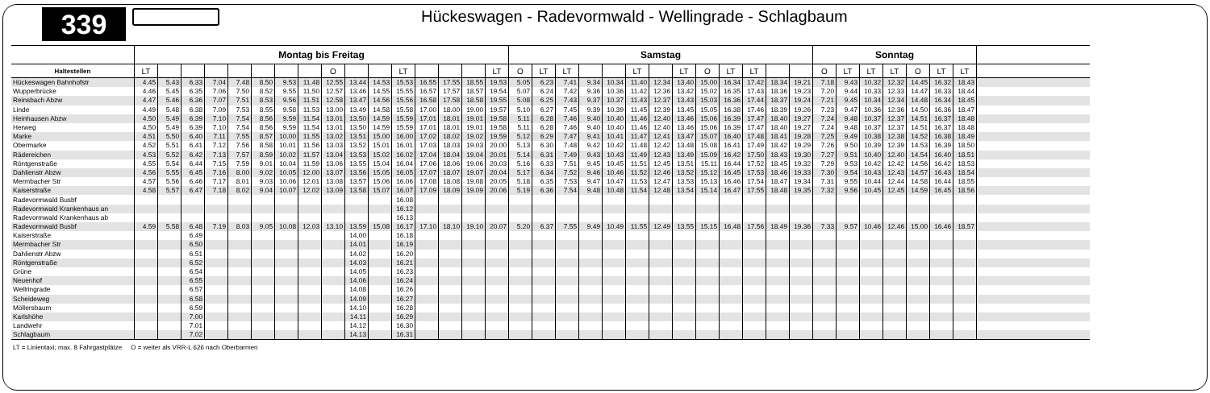339
Hückeswagen - Radevormwald - Wellingrade - Schlagbaum
| | Montag bis Freitag | | | | | | | | | | | | | | | | Samstag | | | | | | | | | | | | | Sonntag | | | | | | | |
| --- | --- | --- | --- | --- | --- | --- | --- | --- | --- | --- | --- | --- | --- | --- | --- | --- | --- | --- | --- | --- | --- | --- | --- | --- | --- | --- | --- | --- | --- | --- | --- | --- | --- | --- | --- | --- | --- |
| Haltestellen | LT | | | | | | | | O | | | LT | | | | LT | O | LT | LT | | | LT | | LT | O | LT | LT | | | O | LT | LT | LT | O | LT | LT | |
| Hückeswagen Bahnhofstr | 4.45 | 5.43 | 6.33 | 7.04 | 7.48 | 8.50 | 9.53 | 11.48 | 12.55 | 13.44 | 14.53 | 15.53 | 16.55 | 17.55 | 18.55 | 19.53 | 5.05 | 6.23 | 7.41 | 9.34 | 10.34 | 11.40 | 12.34 | 13.40 | 15.00 | 16.34 | 17.42 | 18.34 | 19.21 | 7.18 | 9.43 | 10.32 | 12.32 | 14.45 | 16.32 | 18.43 | |
| Wupperbrücke | 4.46 | 5.45 | 6.35 | 7.06 | 7.50 | 8.52 | 9.55 | 11.50 | 12.57 | 13.46 | 14.55 | 15.55 | 16.57 | 17.57 | 18.57 | 19.54 | 5.07 | 6.24 | 7.42 | 9.36 | 10.36 | 11.42 | 12.36 | 13.42 | 15.02 | 16.35 | 17.43 | 18.36 | 19.23 | 7.20 | 9.44 | 10.33 | 12.33 | 14.47 | 16.33 | 18.44 | |
| Reinsbach Abzw | 4.47 | 5.46 | 6.36 | 7.07 | 7.51 | 8.53 | 9.56 | 11.51 | 12.58 | 13.47 | 14.56 | 15.56 | 16.58 | 17.58 | 18.58 | 19.55 | 5.08 | 6.25 | 7.43 | 9.37 | 10.37 | 11.43 | 12.37 | 13.43 | 15.03 | 16.36 | 17.44 | 18.37 | 19.24 | 7.21 | 9.45 | 10.34 | 12.34 | 14.48 | 16.34 | 18.45 | |
| Linde | 4.49 | 5.48 | 6.38 | 7.09 | 7.53 | 8.55 | 9.58 | 11.53 | 13.00 | 13.49 | 14.58 | 15.58 | 17.00 | 18.00 | 19.00 | 19.57 | 5.10 | 6.27 | 7.45 | 9.39 | 10.39 | 11.45 | 12.39 | 13.45 | 15.05 | 16.38 | 17.46 | 18.39 | 19.26 | 7.23 | 9.47 | 10.36 | 12.36 | 14.50 | 16.36 | 18.47 | |
| Heinhausen Abzw | 4.50 | 5.49 | 6.39 | 7.10 | 7.54 | 8.56 | 9.59 | 11.54 | 13.01 | 13.50 | 14.59 | 15.59 | 17.01 | 18.01 | 19.01 | 19.58 | 5.11 | 6.28 | 7.46 | 9.40 | 10.40 | 11.46 | 12.40 | 13.46 | 15.06 | 16.39 | 17.47 | 18.40 | 19.27 | 7.24 | 9.48 | 10.37 | 12.37 | 14.51 | 16.37 | 18.48 | |
| Herweg | 4.50 | 5.49 | 6.39 | 7.10 | 7.54 | 8.56 | 9.59 | 11.54 | 13.01 | 13.50 | 14.59 | 15.59 | 17.01 | 18.01 | 19.01 | 19.58 | 5.11 | 6.28 | 7.46 | 9.40 | 10.40 | 11.46 | 12.40 | 13.46 | 15.06 | 16.39 | 17.47 | 18.40 | 19.27 | 7.24 | 9.48 | 10.37 | 12.37 | 14.51 | 16.37 | 18.48 | |
| Marke | 4.51 | 5.50 | 6.40 | 7.11 | 7.55 | 8.57 | 10.00 | 11.55 | 13.02 | 13.51 | 15.00 | 16.00 | 17.02 | 18.02 | 19.02 | 19.59 | 5.12 | 6.29 | 7.47 | 9.41 | 10.41 | 11.47 | 12.41 | 13.47 | 15.07 | 16.40 | 17.48 | 18.41 | 19.28 | 7.25 | 9.49 | 10.38 | 12.38 | 14.52 | 16.38 | 18.49 | |
| Obermarke | 4.52 | 5.51 | 6.41 | 7.12 | 7.56 | 8.58 | 10.01 | 11.56 | 13.03 | 13.52 | 15.01 | 16.01 | 17.03 | 18.03 | 19.03 | 20.00 | 5.13 | 6.30 | 7.48 | 9.42 | 10.42 | 11.48 | 12.42 | 13.48 | 15.08 | 16.41 | 17.49 | 18.42 | 19.29 | 7.26 | 9.50 | 10.39 | 12.39 | 14.53 | 16.39 | 18.50 | |
| Rädereichen | 4.53 | 5.52 | 6.42 | 7.13 | 7.57 | 8.59 | 10.02 | 11.57 | 13.04 | 13.53 | 15.02 | 16.02 | 17.04 | 18.04 | 19.04 | 20.01 | 5.14 | 6.31 | 7.49 | 9.43 | 10.43 | 11.49 | 12.43 | 13.49 | 15.09 | 16.42 | 17.50 | 18.43 | 19.30 | 7.27 | 9.51 | 10.40 | 12.40 | 14.54 | 16.40 | 18.51 | |
| Röntgenstraße | 4.55 | 5.54 | 6.44 | 7.15 | 7.59 | 9.01 | 10.04 | 11.59 | 13.06 | 13.55 | 15.04 | 16.04 | 17.06 | 18.06 | 19.06 | 20.03 | 5.16 | 6.33 | 7.51 | 9.45 | 10.45 | 11.51 | 12.45 | 13.51 | 15.11 | 16.44 | 17.52 | 18.45 | 19.32 | 7.29 | 9.53 | 10.42 | 12.42 | 14.56 | 16.42 | 18.53 | |
| Dahlienstr Abzw | 4.56 | 5.55 | 6.45 | 7.16 | 8.00 | 9.02 | 10.05 | 12.00 | 13.07 | 13.56 | 15.05 | 16.05 | 17.07 | 18.07 | 19.07 | 20.04 | 5.17 | 6.34 | 7.52 | 9.46 | 10.46 | 11.52 | 12.46 | 13.52 | 15.12 | 16.45 | 17.53 | 18.46 | 19.33 | 7.30 | 9.54 | 10.43 | 12.43 | 14.57 | 16.43 | 18.54 | |
| Mermbacher Str | 4.57 | 5.56 | 6.46 | 7.17 | 8.01 | 9.03 | 10.06 | 12.01 | 13.08 | 13.57 | 15.06 | 16.06 | 17.08 | 18.08 | 19.08 | 20.05 | 5.18 | 6.35 | 7.53 | 9.47 | 10.47 | 11.53 | 12.47 | 13.53 | 15.13 | 16.46 | 17.54 | 18.47 | 19.34 | 7.31 | 9.55 | 10.44 | 12.44 | 14.58 | 16.44 | 18.55 | |
| Kaiserstraße | 4.58 | 5.57 | 6.47 | 7.18 | 8.02 | 9.04 | 10.07 | 12.02 | 13.09 | 13.58 | 15.07 | 16.07 | 17.09 | 18.09 | 19.09 | 20.06 | 5.19 | 6.36 | 7.54 | 9.48 | 10.48 | 11.54 | 12.48 | 13.54 | 15.14 | 16.47 | 17.55 | 18.48 | 19.35 | 7.32 | 9.56 | 10.45 | 12.45 | 14.59 | 16.45 | 18.56 | |
| Radevormwald Busbf | | | | | | | | | | | | 16.08 | | | | | | | | | | | | | | | | | | | | | | | | | |
| Radevormwald Krankenhaus an | | | | | | | | | | | | 16.12 | | | | | | | | | | | | | | | | | | | | | | | | | |
| Radevormwald Krankenhaus ab | | | | | | | | | | | | 16.13 | | | | | | | | | | | | | | | | | | | | | | | | | |
| Radevormwald Busbf | 4.59 | 5.58 | 6.48 | 7.19 | 8.03 | 9.05 | 10.08 | 12.03 | 13.10 | 13.59 | 15.08 | 16.17 | 17.10 | 18.10 | 19.10 | 20.07 | 5.20 | 6.37 | 7.55 | 9.49 | 10.49 | 11.55 | 12.49 | 13.55 | 15.15 | 16.48 | 17.56 | 18.49 | 19.36 | 7.33 | 9.57 | 10.46 | 12.46 | 15.00 | 16.46 | 18.57 | |
| Kaiserstraße | | | 6.49 | | | | | | | 14.00 | | 16.18 | | | | | | | | | | | | | | | | | | | | | | | | | |
| Mermbacher Str | | | 6.50 | | | | | | | 14.01 | | 16.19 | | | | | | | | | | | | | | | | | | | | | | | | | |
| Dahlienstr Abzw | | | 6.51 | | | | | | | 14.02 | | 16.20 | | | | | | | | | | | | | | | | | | | | | | | | | |
| Röntgenstraße | | | 6.52 | | | | | | | 14.03 | | 16.21 | | | | | | | | | | | | | | | | | | | | | | | | | |
| Grüne | | | 6.54 | | | | | | | 14.05 | | 16.23 | | | | | | | | | | | | | | | | | | | | | | | | | |
| Neuenhof | | | 6.55 | | | | | | | 14.06 | | 16.24 | | | | | | | | | | | | | | | | | | | | | | | | | |
| Wellringrade | | | 6.57 | | | | | | | 14.08 | | 16.26 | | | | | | | | | | | | | | | | | | | | | | | | | |
| Scheideweg | | | 6.58 | | | | | | | 14.09 | | 16.27 | | | | | | | | | | | | | | | | | | | | | | | | | |
| Möllersbaum | | | 6.59 | | | | | | | 14.10 | | 16.28 | | | | | | | | | | | | | | | | | | | | | | | | | |
| Karlshöhe | | | 7.00 | | | | | | | 14.11 | | 16.29 | | | | | | | | | | | | | | | | | | | | | | | | | |
| Landwehr | | | 7.01 | | | | | | | 14.12 | | 16.30 | | | | | | | | | | | | | | | | | | | | | | | | | |
| Schlagbaum | | | 7.02 | | | | | | | 14.13 | | 16.31 | | | | | | | | | | | | | | | | | | | | | | | | | |
LT = Linientaxi; max. 8 Fahrgastplätze O = weiter als VRR-L 626 nach Oberbarmen